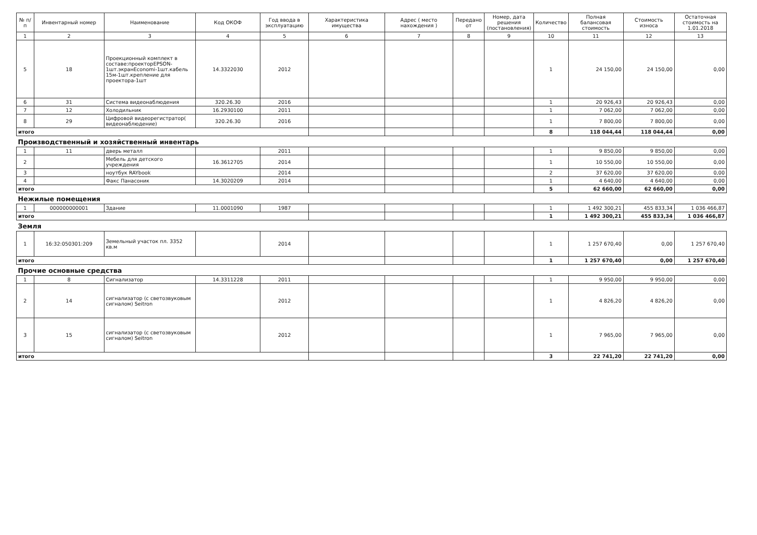| № п/п | Инвентарный номер | Наименование | Код ОКОФ | Год ввода в эксплуатацию | Характеристика имущества | Адрес ( место нахождения ) | Передано от | Номер, дата решения (постановления) | Количество | Полная балансовая стоимость | Стоимость износа | Остаточная стоимость на 1.01.2018 |
| --- | --- | --- | --- | --- | --- | --- | --- | --- | --- | --- | --- | --- |
| 1 | 2 | 3 | 4 | 5 | 6 | 7 | 8 | 9 | 10 | 11 | 12 | 13 |
| 5 | 18 | Проекционный комплект в составе:проекторEPSON-1шт.экранEconomi-1шт.кабель 15м-1шт.крепление для проектора-1шт | 14.3322030 | 2012 | | | | | 1 | 24 150,00 | 24 150,00 | 0,00 |
| 6 | 31 | Система видеонаблюдения | 320.26.30 | 2016 | | | | | 1 | 20 926,43 | 20 926,43 | 0,00 |
| 7 | 12 | Холодильник | 16.2930100 | 2011 | | | | | 1 | 7 062,00 | 7 062,00 | 0,00 |
| 8 | 29 | Цифровой видеорегистратор( видеонаблюдение) | 320.26.30 | 2016 | | | | | 1 | 7 800,00 | 7 800,00 | 0,00 |
| итого | | | | | | | | | 8 | 118 044,44 | 118 044,44 | 0,00 |
| Производственный и хозяйственный инвентарь | | | | | | | | | | | | |
| 1 | 11 | дверь металл | | 2011 | | | | | 1 | 9 850,00 | 9 850,00 | 0,00 |
| 2 | | Мебель для детского учреждения | 16.3612705 | 2014 | | | | | 1 | 10 550,00 | 10 550,00 | 0,00 |
| 3 | | ноутбук RAYbook | | 2014 | | | | | 2 | 37 620,00 | 37 620,00 | 0,00 |
| 4 | | Факс Панасоник | 14.3020209 | 2014 | | | | | 1 | 4 640,00 | 4 640,00 | 0,00 |
| итого | | | | | | | | | 5 | 62 660,00 | 62 660,00 | 0,00 |
| Нежилые помещения | | | | | | | | | | | | |
| 1 | 000000000001 | Здание | 11.0001090 | 1987 | | | | | 1 | 1 492 300,21 | 455 833,34 | 1 036 466,87 |
| итого | | | | | | | | | 1 | 1 492 300,21 | 455 833,34 | 1 036 466,87 |
| Земля | | | | | | | | | | | | |
| 1 | 16:32:050301:209 | Земельный участок пл. 3352 кв.м | | 2014 | | | | | 1 | 1 257 670,40 | 0,00 | 1 257 670,40 |
| итого | | | | | | | | | 1 | 1 257 670,40 | 0,00 | 1 257 670,40 |
| Прочие основные средства | | | | | | | | | | | | |
| 1 | 8 | Сигнализатор | 14.3311228 | 2011 | | | | | 1 | 9 950,00 | 9 950,00 | 0,00 |
| 2 | 14 | сигнализатор (с светозвуковым сигналом) Seitron | | 2012 | | | | | 1 | 4 826,20 | 4 826,20 | 0,00 |
| 3 | 15 | сигнализатор (с светозвуковым сигналом) Seitron | | 2012 | | | | | 1 | 7 965,00 | 7 965,00 | 0,00 |
| итого | | | | | | | | | 3 | 22 741,20 | 22 741,20 | 0,00 |